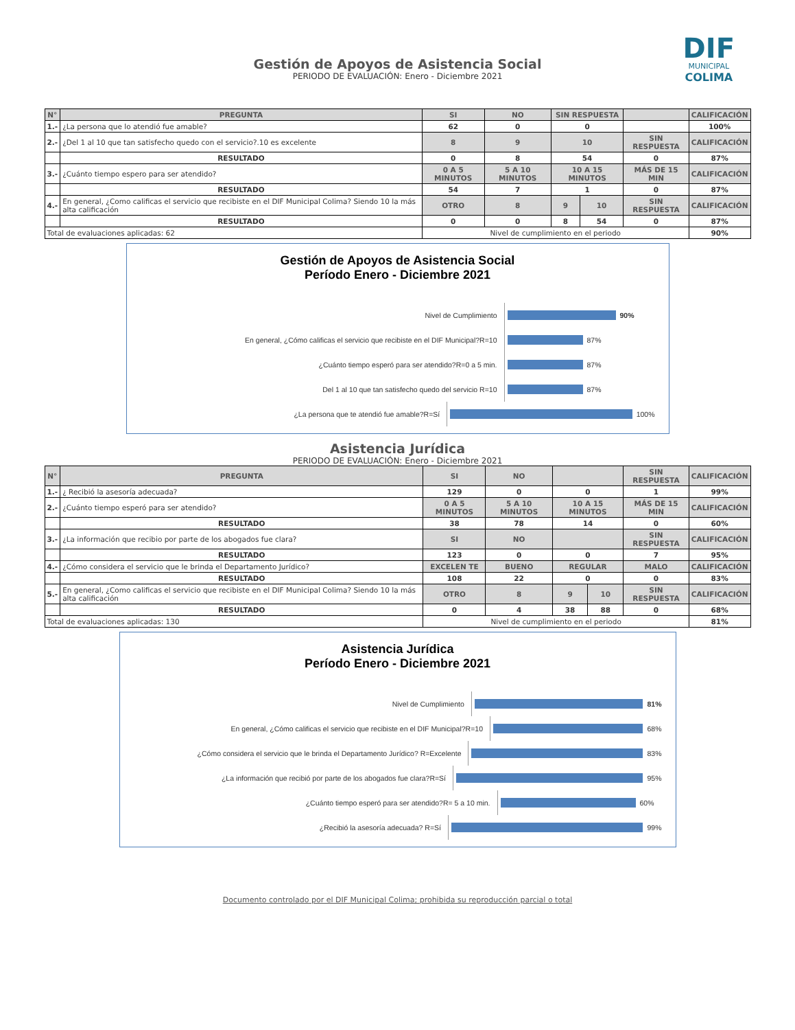DIF
MUNICIPAL
COLIMA
Gestión de Apoyos de Asistencia Social
PERIODO DE EVALUACIÓN: Enero - Diciembre 2021
| N° | PREGUNTA | SI | NO | SIN RESPUESTA | | | CALIFICACIÓN |
| --- | --- | --- | --- | --- | --- | --- | --- |
| 1.- | ¿La persona que lo atendió fue amable? | 62 | 0 | 0 | | | 100% |
| 2.- | ¿Del 1 al 10 que tan satisfecho quedo con el servicio?.10 es excelente | 8 | 9 | 10 | | SIN RESPUESTA | CALIFICACIÓN |
| | RESULTADO | 0 | 8 | 54 | | 0 | 87% |
| 3.- | ¿Cuánto tiempo espero para ser atendido? | 0 A 5 MINUTOS | 5 A 10 MINUTOS | 10 A 15 MINUTOS | | MÁS DE 15 MIN | CALIFICACIÓN |
| | RESULTADO | 54 | 7 | 1 | | 0 | 87% |
| 4.- | En general, ¿Como calificas el servicio que recibiste en el DIF Municipal Colima? Siendo 10 la más alta calificación | OTRO | 8 | 9 | 10 | SIN RESPUESTA | CALIFICACIÓN |
| | RESULTADO | 0 | 0 | 8 | 54 | 0 | 87% |
| Total de evaluaciones aplicadas: 62 | | Nivel de cumplimiento en el periodo | | | | | 90% |
Gestión de Apoyos de Asistencia Social
Período Enero - Diciembre 2021
Nivel de Cumplimiento
90%
En general, ¿Cómo calificas el servicio que recibiste en el DIF Municipal?R=10
87%
¿Cuánto tiempo esperó para ser atendido?R=0 a 5 min.
87%
Del 1 al 10 que tan satisfecho quedo del servicio R=10
87%
¿La persona que te atendió fue amable?R=Sí
100%
Asistencia Jurídica
PERIODO DE EVALUACIÓN: Enero - Diciembre 2021
| N° | PREGUNTA | SI | NO | | | SIN RESPUESTA | CALIFICACIÓN |
| --- | --- | --- | --- | --- | --- | --- | --- |
| 1.- | ¿ Recibió la asesoría adecuada? | 129 | 0 | 0 | | 1 | 99% |
| 2.- | ¿Cuánto tiempo esperó para ser atendido? | 0 A 5 MINUTOS | 5 A 10 MINUTOS | 10 A 15 MINUTOS | | MÁS DE 15 MIN | CALIFICACIÓN |
| | RESULTADO | 38 | 78 | 14 | | 0 | 60% |
| 3.- | ¿La información que recibio por parte de los abogados fue clara? | SI | NO | | | SIN RESPUESTA | CALIFICACIÓN |
| | RESULTADO | 123 | 0 | 0 | | 7 | 95% |
| 4.- | ¿Cómo considera el servicio que le brinda el Departamento Jurídico? | EXCELEN TE | BUENO | REGULAR | | MALO | CALIFICACIÓN |
| | RESULTADO | 108 | 22 | 0 | | 0 | 83% |
| 5.- | En general, ¿Como calificas el servicio que recibiste en el DIF Municipal Colima? Siendo 10 la más alta calificación | OTRO | 8 | 9 | 10 | SIN RESPUESTA | CALIFICACIÓN |
| | RESULTADO | 0 | 4 | 38 | 88 | 0 | 68% |
| Total de evaluaciones aplicadas: 130 | | Nivel de cumplimiento en el periodo | | | | | 81% |
Asistencia Jurídica
Período Enero - Diciembre 2021
Nivel de Cumplimiento
81%
En general, ¿Cómo calificas el servicio que recibiste en el DIF Municipal?R=10
68%
¿Cómo considera el servicio que le brinda el Departamento Jurídico? R=Excelente
83%
¿La información que recibió por parte de los abogados fue clara?R=Sí
95%
¿Cuánto tiempo esperó para ser atendido?R= 5 a 10 min.
60%
¿Recibió la asesoría adecuada? R=Sí
99%
Documento controlado por el DIF Municipal Colima; prohibida su reproducción parcial o total